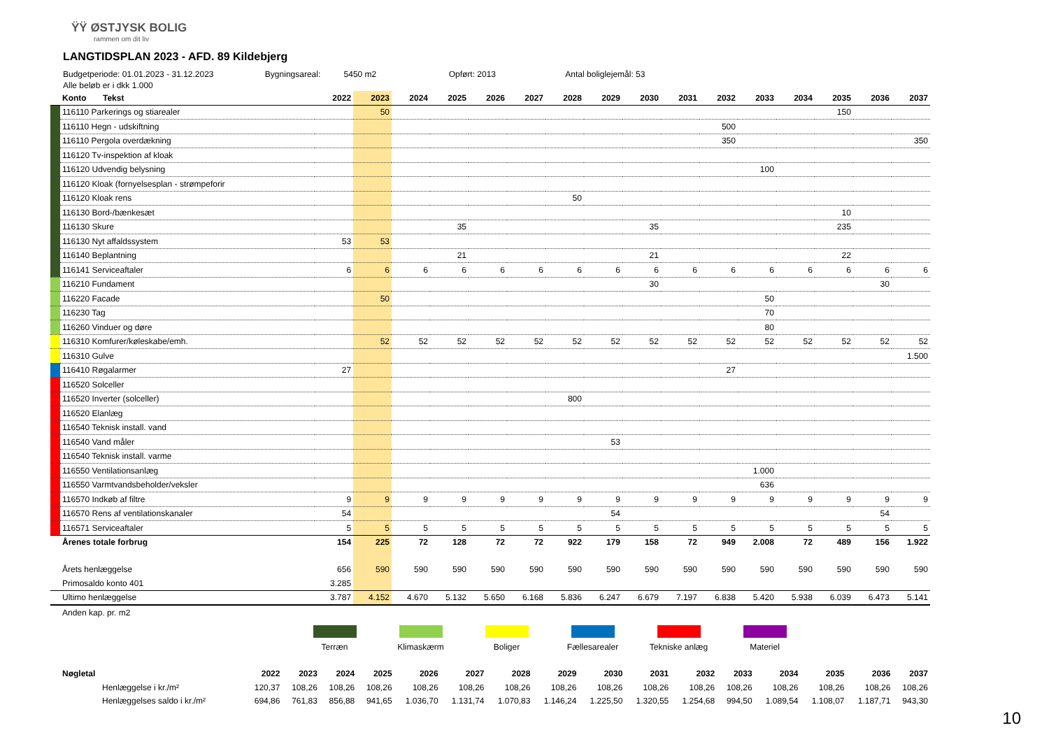ŸŸ ØSTJYSK BOLIG
rammen om dit liv
LANGTIDSPLAN 2023 - AFD. 89 Kildebjerg
Budgetperiode: 01.01.2023 - 31.12.2023 Bygningsareal: 5450 m2 Opført: 2013 Antal boliglejemål: 53
Alle beløb er i dkk 1.000
| | Konto Tekst | 2022 | 2023 | 2024 | 2025 | 2026 | 2027 | 2028 | 2029 | 2030 | 2031 | 2032 | 2033 | 2034 | 2035 | 2036 | 2037 |
| --- | --- | --- | --- | --- | --- | --- | --- | --- | --- | --- | --- | --- | --- | --- | --- | --- | --- |
| | 116110 Parkerings og stiarealer | | 50 | | | | | | | | | | | | 150 | | |
| | 116110 Hegn - udskiftning | | | | | | | | | | | 500 | | | | | |
| | 116110 Pergola overdækning | | | | | | | | | | | 350 | | | | | 350 |
| | 116120 Tv-inspektion af kloak | | | | | | | | | | | | | | | | |
| | 116120 Udvendig belysning | | | | | | | | | | | | 100 | | | | |
| | 116120 Kloak (fornyelsesplan - strømpeforir | | | | | | | | | | | | | | | | |
| | 116120 Kloak rens | | | | | | | 50 | | | | | | | | | |
| | 116130 Bord-/bænkesæt | | | | | | | | | | | | | | 10 | | |
| | 116130 Skure | | | | 35 | | | | | 35 | | | | | 235 | | |
| | 116130 Nyt affaldssystem | 53 | 53 | | | | | | | | | | | | | | |
| | 116140 Beplantning | | | | 21 | | | | | 21 | | | | | 22 | | |
| | 116141 Serviceaftaler | 6 | 6 | 6 | 6 | 6 | 6 | 6 | 6 | 6 | 6 | 6 | 6 | 6 | 6 | 6 | 6 |
| | 116210 Fundament | | | | | | | | | 30 | | | | | | 30 | |
| | 116220 Facade | | 50 | | | | | | | | | | 50 | | | | |
| | 116230 Tag | | | | | | | | | | | | 70 | | | | |
| | 116260 Vinduer og døre | | | | | | | | | | | | 80 | | | | |
| | 116310 Komfurer/køleskabe/emh. | | 52 | 52 | 52 | 52 | 52 | 52 | 52 | 52 | 52 | 52 | 52 | 52 | 52 | 52 | 52 |
| | 116310 Gulve | | | | | | | | | | | | | | | | 1.500 |
| | 116410 Røgalarmer | 27 | | | | | | | | | | 27 | | | | | |
| | 116520 Solceller | | | | | | | | | | | | | | | | |
| | 116520 Inverter (solceller) | | | | | | | 800 | | | | | | | | | |
| | 116520 Elanlæg | | | | | | | | | | | | | | | | |
| | 116540 Teknisk install. vand | | | | | | | | | | | | | | | | |
| | 116540 Vand måler | | | | | | | | 53 | | | | | | | | |
| | 116540 Teknisk install. varme | | | | | | | | | | | | | | | | |
| | 116550 Ventilationsanlæg | | | | | | | | | | | | 1.000 | | | | |
| | 116550 Varmtvandsbeholder/veksler | | | | | | | | | | | | 636 | | | | |
| | 116570 Indkøb af filtre | 9 | 9 | 9 | 9 | 9 | 9 | 9 | 9 | 9 | 9 | 9 | 9 | 9 | 9 | 9 | 9 |
| | 116570 Rens af ventilationskanaler | 54 | | | | | | | 54 | | | | | | | 54 | |
| | 116571 Serviceaftaler | 5 | 5 | 5 | 5 | 5 | 5 | 5 | 5 | 5 | 5 | 5 | 5 | 5 | 5 | 5 | 5 |
| | Årenes totale forbrug | 154 | 225 | 72 | 128 | 72 | 72 | 922 | 179 | 158 | 72 | 949 | 2.008 | 72 | 489 | 156 | 1.922 |
| | Årets henlæggelse | 656 | 590 | 590 | 590 | 590 | 590 | 590 | 590 | 590 | 590 | 590 | 590 | 590 | 590 | 590 | 590 |
| | Primosaldo konto 401 | 3.285 | | | | | | | | | | | | | | | |
| | Ultimo henlæggelse | 3.787 | 4.152 | 4.670 | 5.132 | 5.650 | 6.168 | 5.836 | 6.247 | 6.679 | 7.197 | 6.838 | 5.420 | 5.938 | 6.039 | 6.473 | 5.141 |
| | Anden kap. pr. m2 | | | | | | | | | | | | | | | | |
Terræn Klimaskærm Boliger Fællesarealer Tekniske anlæg Materiel
| | Nøgletal | 2022 | 2023 | 2024 | 2025 | 2026 | 2027 | 2028 | 2029 | 2030 | 2031 | 2032 | 2033 | 2034 | 2035 | 2036 | 2037 |
| | Henlæggelse i kr./m² | 120,37 | 108,26 | 108,26 | 108,26 | 108,26 | 108,26 | 108,26 | 108,26 | 108,26 | 108,26 | 108,26 | 108,26 | 108,26 | 108,26 | 108,26 | 108,26 |
| | Henlæggelses saldo i kr./m² | 694,86 | 761,83 | 856,88 | 941,65 | 1.036,70 | 1.131,74 | 1.070,83 | 1.146,24 | 1.225,50 | 1.320,55 | 1.254,68 | 994,50 | 1.089,54 | 1.108,07 | 1.187,71 | 943,30 |
10